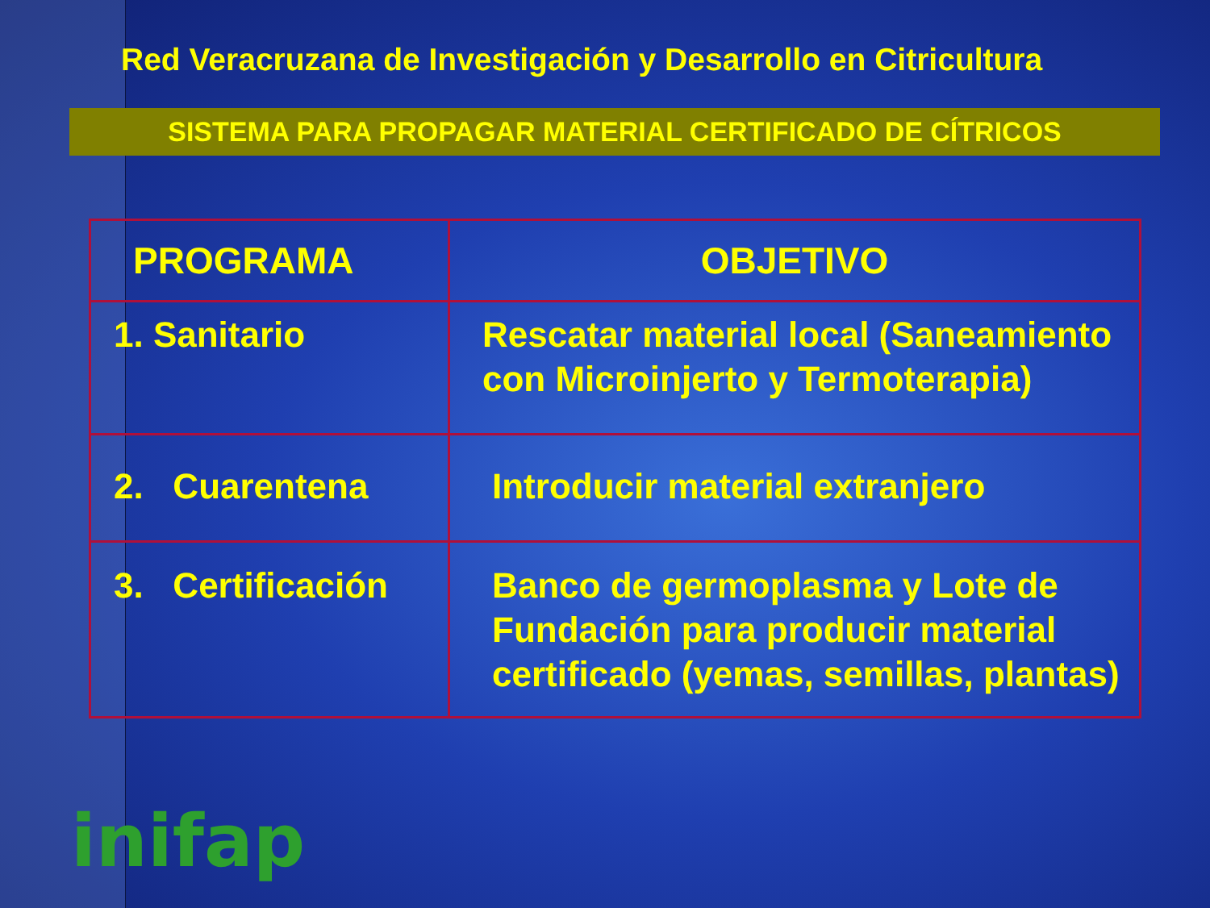Red Veracruzana de Investigación y Desarrollo en Citricultura
SISTEMA PARA PROPAGAR MATERIAL CERTIFICADO DE CÍTRICOS
| PROGRAMA | OBJETIVO |
| --- | --- |
| 1. Sanitario | Rescatar material local (Saneamiento con Microinjerto y Termoterapia) |
| 2. Cuarentena | Introducir material extranjero |
| 3. Certificación | Banco de germoplasma y Lote de Fundación para producir material certificado (yemas, semillas, plantas) |
inifap